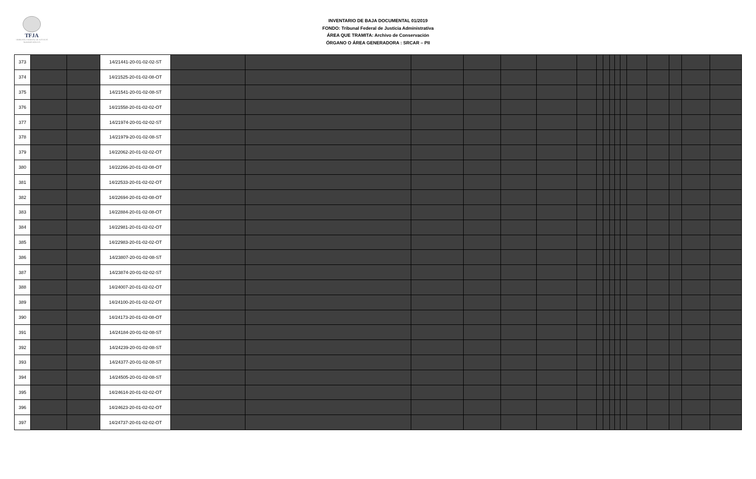TFJA
TRIBUNAL FEDERAL DE JUSTICIA ADMINISTRATIVA
INVENTARIO DE BAJA DOCUMENTAL 01/2019
FONDO: Tribunal Federal de Justicia Administrativa
ÁREA QUE TRAMITA: Archivo de Conservación
ÓRGANO O ÁREA GENERADORA : SRCAR – PII
| 373 | | | 14/21441-20-01-02-02-ST | | | | | | | | | | | | | | | | | |
| 374 | | | 14/21525-20-01-02-08-OT | | | | | | | | | | | | | | | | | |
| 375 | | | 14/21541-20-01-02-08-ST | | | | | | | | | | | | | | | | | |
| 376 | | | 14/21558-20-01-02-02-OT | | | | | | | | | | | | | | | | | |
| 377 | | | 14/21974-20-01-02-02-ST | | | | | | | | | | | | | | | | | |
| 378 | | | 14/21979-20-01-02-08-ST | | | | | | | | | | | | | | | | | |
| 379 | | | 14/22062-20-01-02-02-OT | | | | | | | | | | | | | | | | | |
| 380 | | | 14/22266-20-01-02-08-OT | | | | | | | | | | | | | | | | | |
| 381 | | | 14/22533-20-01-02-02-OT | | | | | | | | | | | | | | | | | |
| 382 | | | 14/22694-20-01-02-08-OT | | | | | | | | | | | | | | | | | |
| 383 | | | 14/22884-20-01-02-08-OT | | | | | | | | | | | | | | | | | |
| 384 | | | 14/22981-20-01-02-02-OT | | | | | | | | | | | | | | | | | |
| 385 | | | 14/22983-20-01-02-02-OT | | | | | | | | | | | | | | | | | |
| 386 | | | 14/23807-20-01-02-08-ST | | | | | | | | | | | | | | | | | |
| 387 | | | 14/23874-20-01-02-02-ST | | | | | | | | | | | | | | | | | |
| 388 | | | 14/24007-20-01-02-02-OT | | | | | | | | | | | | | | | | | |
| 389 | | | 14/24100-20-01-02-02-OT | | | | | | | | | | | | | | | | | |
| 390 | | | 14/24173-20-01-02-08-OT | | | | | | | | | | | | | | | | | |
| 391 | | | 14/24184-20-01-02-08-ST | | | | | | | | | | | | | | | | | |
| 392 | | | 14/24239-20-01-02-08-ST | | | | | | | | | | | | | | | | | |
| 393 | | | 14/24377-20-01-02-08-ST | | | | | | | | | | | | | | | | | |
| 394 | | | 14/24505-20-01-02-08-ST | | | | | | | | | | | | | | | | | |
| 395 | | | 14/24614-20-01-02-02-OT | | | | | | | | | | | | | | | | | |
| 396 | | | 14/24623-20-01-02-02-OT | | | | | | | | | | | | | | | | | |
| 397 | | | 14/24737-20-01-02-02-OT | | | | | | | | | | | | | | | | | |